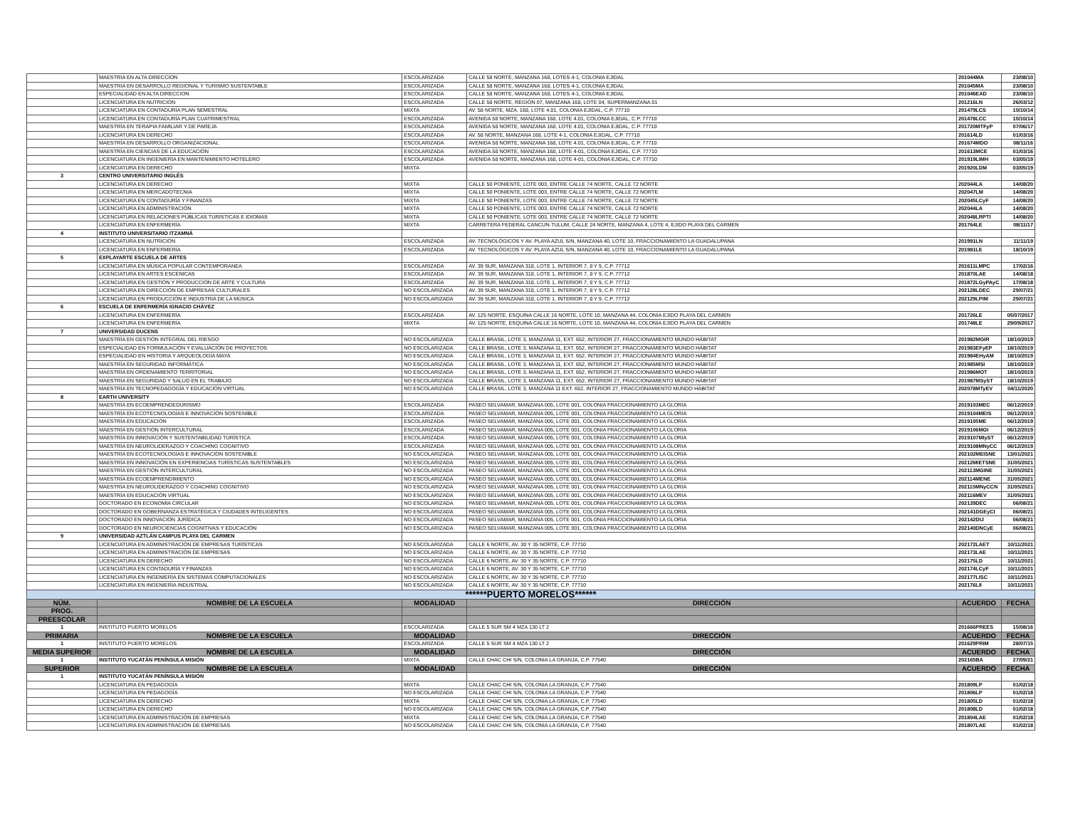| | MAESTRIA EN ALTA DIRECCION | ESCOLARIZADA | CALLE 58 NORTE, MANZANA 168, LOTES 4-1, COLONIA EJIDAL | 201044MA | 23/08/10 |
| | MAESTRIA EN DESARROLLO REGIONAL Y TURISMO SUSTENTABLE | ESCOLARIZADA | CALLE 58 NORTE, MANZANA 168, LOTES 4-1, COLONIA EJIDAL | 201045MA | 23/08/10 |
| | ESPECIALIDAD EN ALTA DIRECCION | ESCOLARIZADA | CALLE 58 NORTE, MANZANA 168, LOTES 4-1, COLONIA EJIDAL | 201046EAD | 23/08/10 |
| | LICENCIATURA EN NUTRICIÓN | ESCOLARIZADA | CALLE 58 NORTE, REGIÓN 07, MANZANA 168, LOTE 04, SUPERMANZANA 01 | 201216LN | 26/03/12 |
| | LICENCIATURA EN CONTADURÍA PLAN SEMESTRAL | MIXTA | AV. 58 NORTE, MZA. 168, LOTE 4.01, COLONIA EJIDAL, C.P. 77710 | 201479LCS | 10/10/14 |
| | LICENCIATURA EN CONTADURÍA PLAN CUATRIMESTRAL | ESCOLARIZADA | AVENIDA 58 NORTE, MANZANA 168, LOTE 4.01, COLONIA EJIDAL, C.P. 77710 | 201478LCC | 10/10/14 |
| | MAESTRÍA EN TERAPIA FAMILIAR Y DE PAREJA | ESCOLARIZADA | AVENIDA 58 NORTE, MANZANA 168, LOTE 4.01, COLONIA EJIDAL, C.P. 77710 | 201720MTFyP | 07/06/17 |
| | LICENCIATURA EN DERECHO | ESCOLARIZADA | AV. 58 NORTE, MANZANA 168, LOTE 4-1, COLONIA EJIDAL, C.P. 77710 | 201614LD | 01/03/16 |
| | MAESTRÍA EN DESARROLLO ORGANIZACIONAL | ESCOLARIZADA | AVENIDA 58 NORTE, MANZANA 168, LOTE 4.01, COLONIA EJIDAL, C.P. 77710 | 201674MDO | 08/11/16 |
| | MAESTRÍA EN CIENCIAS DE LA EDUCACIÓN | ESCOLARIZADA | AVENIDA 58 NORTE, MANZANA 168, LOTE 4-01, COLONIA EJIDAL, C.P. 77710 | 201613MCE | 01/03/16 |
| | LICENCIATURA EN INGENIERÍA EN MANTENIMIENTO HOTELERO | ESCOLARIZADA | AVENIDA 58 NORTE, MANZANA 168, LOTE 4-01, COLONIA EJIDAL, C.P. 77710 | 201919LIMH | 03/05/19 |
| | LICENCIATURA EN DERECHO | MIXTA | | 201920LDM | 03/05/19 |
| 3 | CENTRO UNIVERSITARIO INGLÉS | | | | |
| | LICENCIATURA EN DERECHO | MIXTA | CALLE 50 PONIENTE, LOTE 003, ENTRE CALLE 74 NORTE, CALLE 72 NORTE | 202044LA | 14/08/20 |
| | LICENCIATURA EN MERCADOTECNIA | MIXTA | CALLE 50 PONIENTE, LOTE 003, ENTRE CALLE 74 NORTE, CALLE 72 NORTE | 202047LM | 14/08/20 |
| | LICENCIATURA EN CONTADURÍA Y FINANZAS | MIXTA | CALLE 50 PONIENTE, LOTE 003, ENTRE CALLE 74 NORTE, CALLE 72 NORTE | 202045LCyF | 14/08/20 |
| | LICENCIATURA EN ADMINISTRACIÓN | MIXTA | CALLE 50 PONIENTE, LOTE 003, ENTRE CALLE 74 NORTE, CALLE 72 NORTE | 202044LA | 14/08/20 |
| | LICENCIATURA EN RELACIONES PÚBLICAS TURISTICAS E IDIOMAS | MIXTA | CALLE 50 PONIENTE, LOTE 003, ENTRE CALLE 74 NORTE, CALLE 72 NORTE | 202048LRPTI | 14/08/20 |
| | LICENCIATURA EN ENFERMERÍA | MIXTA | CARRETERA FEDERAL CANCÚN-TULUM, CALLE 24 NORTE, MANZANA 4, LOTE 4, EJIDO PLAYA DEL CARMEN | 201764LE | 08/11/17 |
| 4 | INSTITUTO UNIVERSITARIO ITZAMNÁ | | | | |
| | LICENCIATURA EN NUTRICIÓN | ESCOLARIZADA | AV. TECNOLÓGICOS Y AV. PLAYA AZUL S/N, MANZANA 40, LOTE 10, FRACCIONAMIENTO LA GUADALUPANA | 201991LN | 11/11/19 |
| | LICENCIATURA EN ENFERMERÍA | ESCOLARIZADA | AV. TECNOLÓGICOS Y AV. PLAYA AZUL S/N, MANZANA 40, LOTE 10, FRACCIONAMIENTO LA GUADALUPANA | 201981LE | 18/10/19 |
| 5 | EXPLAYARTE ESCUELA DE ARTES | | | | |
| | LICENCIATURA EN MÚSICA POPULAR CONTEMPORANEA | ESCOLARIZADA | AV. 39 SUR, MANZANA 318, LOTE 1, INTERIOR 7, 8 Y 9, C.P. 77712 | 201611LMPC | 17/02/16 |
| | LICENCIATURA EN ARTES ESCÉNICAS | ESCOLARIZADA | AV. 39 SUR, MANZANA 318, LOTE 1, INTERIOR 7, 8 Y 9, C.P. 77712 | 201870LAE | 14/08/18 |
| | LICENCIATURA EN GESTIÓN Y PRODUCCIÓN DE ARTE Y CULTURA | ESCOLARIZADA | AV. 39 SUR, MANZANA 318, LOTE 1, INTERIOR 7, 8 Y 9, C.P. 77712 | 201872LGyPAyC | 17/08/18 |
| | LICENCIATURA EN DIRECCIÓN DE EMPRESAS CULTURALES | NO ESCOLARIZADA | AV. 39 SUR, MANZANA 318, LOTE 1, INTERIOR 7, 8 Y 9, C.P. 77712 | 202128LDEC | 29/07/21 |
| | LICENCIATURA EN PRODUCCIÓN E INDUSTRIA DE LA MÚSICA | NO ESCOLARIZADA | AV. 39 SUR, MANZANA 318, LOTE 1, INTERIOR 7, 8 Y 9, C.P. 77712 | 202129LPIM | 29/07/21 |
| 6 | ESCUELA DE ENFERMERÍA IGNACIO CHÁVEZ | | | | |
| | LICENCIATURA EN ENFERMERÍA | ESCOLARIZADA | AV. 125 NORTE, ESQUINA CALLE 16 NORTE, LOTE 10, MANZANA 44, COLONIA EJIDO PLAYA DEL CARMEN | 201726LE | 05/07/2017 |
| | LICENCIATURA EN ENFERMERÍA | MIXTA | AV. 125 NORTE, ESQUINA CALLE 16 NORTE, LOTE 10, MANZANA 44, COLONIA EJIDO PLAYA DEL CARMEN | 201748LE | 29/09/2017 |
| 7 | UNIVERSIDAD DUCENS | | | | |
| | MAESTRÍA EN GESTIÓN INTEGRAL DEL RIESGO | NO ESCOLARIZADA | CALLE BRASIL, LOTE 3, MANZANA 11, EXT. 652, INTERIOR 27, FRACCIONAMIENTO MUNDO HÁBITAT | 201982MGIR | 18/10/2019 |
| | ESPECIALIDAD EN FORMULACIÓN Y EVALUACIÓN DE PROYECTOS | NO ESCOLARIZADA | CALLE BRASIL, LOTE 3, MANZANA 11, EXT. 652, INTERIOR 27, FRACCIONAMIENTO MUNDO HÁBITAT | 201983EFyEP | 18/10/2019 |
| | ESPECIALIDAD EN HISTORIA Y ARQUEOLOGÍA MAYA | NO ESCOLARIZADA | CALLE BRASIL, LOTE 3, MANZANA 11, EXT. 652, INTERIOR 27, FRACCIONAMIENTO MUNDO HÁBITAT | 201984EHyAM | 18/10/2019 |
| | MAESTRÍA EN SEGURIDAD INFORMÁTICA | NO ESCOLARIZADA | CALLE BRASIL, LOTE 3, MANZANA 11, EXT. 652, INTERIOR 27, FRACCIONAMIENTO MUNDO HÁBITAT | 201985MSI | 18/10/2019 |
| | MAESTRÍA EN ORDENAMIENTO TERRITORIAL | NO ESCOLARIZADA | CALLE BRASIL, LOTE 3, MANZANA 11, EXT. 652, INTERIOR 27, FRACCIONAMIENTO MUNDO HÁBITAT | 201986MOT | 18/10/2019 |
| | MAESTRÍA EN SEGURIDAD Y SALUD EN EL TRABAJO | NO ESCOLARIZADA | CALLE BRASIL, LOTE 3, MANZANA 11, EXT. 652, INTERIOR 27, FRACCIONAMIENTO MUNDO HÁBITAT | 201987MSyST | 18/10/2019 |
| | MAESTRÍA EN TECNOPEDAGOGÍA Y EDUCACIÓN VIRTUAL | NO ESCOLARIZADA | CALLE BRASIL, LOTE 3, MANZANA 11 EXT. 652, INTERIOR 27, FRACCIONAMIENTO MUNDO HÁBITAT | 202078MTyEV | 04/11/2020 |
| 8 | EARTH UNIVERSITY | | | | |
| | MAESTRÍA EN ECOEMPRENDEDURISMO | ESCOLARIZADA | PASEO SELVAMAR, MANZANA 005, LOTE 001, COLONIA FRACCIONAMIENTO LA GLORIA | 2019103MEC | 06/12/2019 |
| | MAESTRÍA EN ECOTECNOLOGÍAS E INNOVACIÓN SOSTENIBLE | ESCOLARIZADA | PASEO SELVAMAR, MANZANA 005, LOTE 001, COLONIA FRACCIONAMIENTO LA GLORIA | 2019104MEIS | 06/12/2019 |
| | MAESTRÍA EN EDUCACIÓN | ESCOLARIZADA | PASEO SELVAMAR, MANZANA 005, LOTE 001, COLONIA FRACCIONAMIENTO LA GLORIA | 2019105ME | 06/12/2019 |
| | MAESTRÍA EN GESTIÓN INTERCULTURAL | ESCOLARIZADA | PASEO SELVAMAR, MANZANA 005, LOTE 001, COLONIA FRACCIONAMIENTO LA GLORIA | 2019106MGI | 06/12/2019 |
| | MAESTRÍA EN INNOVACIÓN Y SUSTENTABILIDAD TURÍSTICA | ESCOLARIZADA | PASEO SELVAMAR, MANZANA 005, LOTE 001, COLONIA FRACCIONAMIENTO LA GLORIA | 2019107MIyST | 06/12/2019 |
| | MAESTRÍA EN NEUROLIDERAZGO Y COACHING COGNITIVO | ESCOLARIZADA | PASEO SELVAMAR, MANZANA 005, LOTE 001, COLONIA FRACCIONAMIENTO LA GLORIA | 2019108MNyCC | 06/12/2019 |
| | MAESTRÍA EN ECOTECNOLOGÍAS E INNOVACIÓN SOSTENIBLE | NO ESCOLARIZADA | PASEO SELVAMAR, MANZANA 005, LOTE 001, COLONIA FRACCIONAMIENTO LA GLORIA | 202102MEISNE | 13/01/2021 |
| | MAESTRÍA EN INNOVACIÓN EN EXPERIENCIAS TURÍSTICAS SUSTENTABLES | NO ESCOLARIZADA | PASEO SELVAMAR, MANZANA 005, LOTE 001, COLONIA FRACCIONAMIENTO LA GLORIA | 20212MIETSNE | 31/05/2021 |
| | MAESTRÍA EN GESTIÓN INTERCULTURAL | NO ESCOLARIZADA | PASEO SELVAMAR, MANZANA 005, LOTE 001, COLONIA FRACCIONAMIENTO LA GLORIA | 202113MGINE | 31/05/2021 |
| | MAESTRÍA EN ECOEMPRENDIMIENTO | NO ESCOLARIZADA | PASEO SELVAMAR, MANZANA 005, LOTE 001, COLONIA FRACCIONAMIENTO LA GLORIA | 202114MENE | 31/05/2021 |
| | MAESTRÍA EN NEUROLIDERAZGO Y COACHING COGNITIVO | NO ESCOLARIZADA | PASEO SELVAMAR, MANZANA 005, LOTE 001, COLONIA FRACCIONAMIENTO LA GLORIA | 202115MNyCCN | 31/05/2021 |
| | MAESTRÍA EN EDUCACIÓN VIRTUAL | NO ESCOLARIZADA | PASEO SELVAMAR, MANZANA 005, LOTE 001, COLONIA FRACCIONAMIENTO LA GLORIA | 202116MEV | 31/05/2021 |
| | DOCTORADO EN ECONOMÍA CIRCULAR | NO ESCOLARIZADA | PASEO SELVAMAR, MANZANA 005, LOTE 001, COLONIA FRACCIONAMIENTO LA GLORIA | 202139DEC | 06/08/21 |
| | DOCTORADO EN GOBERNANZA ESTRATÉGICA Y CIUDADES INTELIGENTES | NO ESCOLARIZADA | PASEO SELVAMAR, MANZANA 005, LOTE 001, COLONIA FRACCIONAMIENTO LA GLORIA | 202141DGEyCI | 06/08/21 |
| | DOCTORADO EN INNOVACIÓN JURÍDICA | NO ESCOLARIZADA | PASEO SELVAMAR, MANZANA 005, LOTE 001, COLONIA FRACCIONAMIENTO LA GLORIA | 202142DIJ | 06/08/21 |
| | DOCTORADO EN NEUROCIENCIAS COGNITIVAS Y EDUCACIÓN | NO ESCOLARIZADA | PASEO SELVAMAR, MANZANA 005, LOTE 001, COLONIA FRACCIONAMIENTO LA GLORIA | 202140DNCyE | 06/08/21 |
| 9 | UNIVERSIDAD AZTLÁN CAMPUS PLAYA DEL CARMEN | | | | |
| | LICENCIATURA EN ADMINISTRACIÓN DE EMPRESAS TURÍSTICAS | NO ESCOLARIZADA | CALLE 6 NORTE, AV. 30 Y 35 NORTE, C.P. 77710 | 202172LAET | 10/11/2021 |
| | LICENCIATURA EN ADMINISTRACIÓN DE EMPRESAS | NO ESCOLARIZADA | CALLE 6 NORTE, AV. 30 Y 35 NORTE, C.P. 77710 | 202173LAE | 10/11/2021 |
| | LICENCIATURA EN DERECHO | NO ESCOLARIZADA | CALLE 6 NORTE, AV. 30 Y 35 NORTE, C.P. 77710 | 202175LD | 10/11/2021 |
| | LICENCIATURA EN CONTADURÍA Y FINANZAS | NO ESCOLARIZADA | CALLE 6 NORTE, AV. 30 Y 35 NORTE, C.P. 77710 | 202174LCyF | 10/11/2021 |
| | LICENCIATURA EN INGENIERÍA EN SISTEMAS COMPUTACIONALES | NO ESCOLARIZADA | CALLE 6 NORTE, AV. 30 Y 35 NORTE, C.P. 77710 | 202177LISC | 10/11/2021 |
| | LICENCIATURA EN INGENIERÍA INDUSTRIAL | NO ESCOLARIZADA | CALLE 6 NORTE, AV. 30 Y 35 NORTE, C.P. 77710 | 202176LII | 10/11/2021 |
| ******PUERTO MORELOS****** | | | | | |
| NÚM. | NOMBRE DE LA ESCUELA | MODALIDAD | DIRECCIÓN | ACUERDO | FECHA |
| PROG. | | | | | |
| PREESCOLAR | | | | | |
| 1 | INSTITUTO PUERTO MORELOS | ESCOLARIZADA | CALLE 5 SUR SM 4 MZA 130 LT 2 | 201666PREES | 15/08/16 |
| PRIMARIA | NOMBRE DE LA ESCUELA | MODALIDAD | DIRECCIÓN | ACUERDO | FECHA |
| 1 | INSTITUTO PUERTO MORELOS | ESCOLARIZADA | CALLE 5 SUR SM 4 MZA 130 LT 2 | 201629PRIM | 28/07/15 |
| MEDIA SUPERIOR | NOMBRE DE LA ESCUELA | MODALIDAD | DIRECCIÓN | ACUERDO | FECHA |
| 1 | INSTITUTO YUCATÁN PENÍNSULA MISIÓN | MIXTA | CALLE CHAC CHI S/N, COLONIA LA GRANJA, C.P. 77540 | 202165BA | 27/09/21 |
| SUPERIOR | NOMBRE DE LA ESCUELA | MODALIDAD | DIRECCIÓN | ACUERDO | FECHA |
| 1 | INSTITUTO YUCATÁN PENÍNSULA MISIÓN | | | | |
| | LICENCIATURA EN PEDAGOGÍA | MIXTA | CALLE CHAC CHI S/N, COLONIA LA GRANJA, C.P. 77540 | 201809LP | 01/02/18 |
| | LICENCIATURA EN PEDAGOGÍA | NO ESCOLARIZADA | CALLE CHAC CHI S/N, COLONIA LA GRANJA, C.P. 77540 | 201806LP | 01/02/18 |
| | LICENCIATURA EN DERECHO | MIXTA | CALLE CHAC CHI S/N, COLONIA LA GRANJA, C.P. 77540 | 201805LD | 01/02/18 |
| | LICENCIATURA EN DERECHO | NO ESCOLARIZADA | CALLE CHAC CHI S/N, COLONIA LA GRANJA, C.P. 77540 | 201808LD | 01/02/18 |
| | LICENCIATURA EN ADMINISTRACIÓN DE EMPRESAS | MIXTA | CALLE CHAC CHI S/N, COLONIA LA GRANJA, C.P. 77540 | 201804LAE | 01/02/18 |
| | LICENCIATURA EN ADMINISTRACIÓN DE EMPRESAS | NO ESCOLARIZADA | CALLE CHAC CHI S/N, COLONIA LA GRANJA, C.P. 77540 | 201807LAE | 01/02/18 |